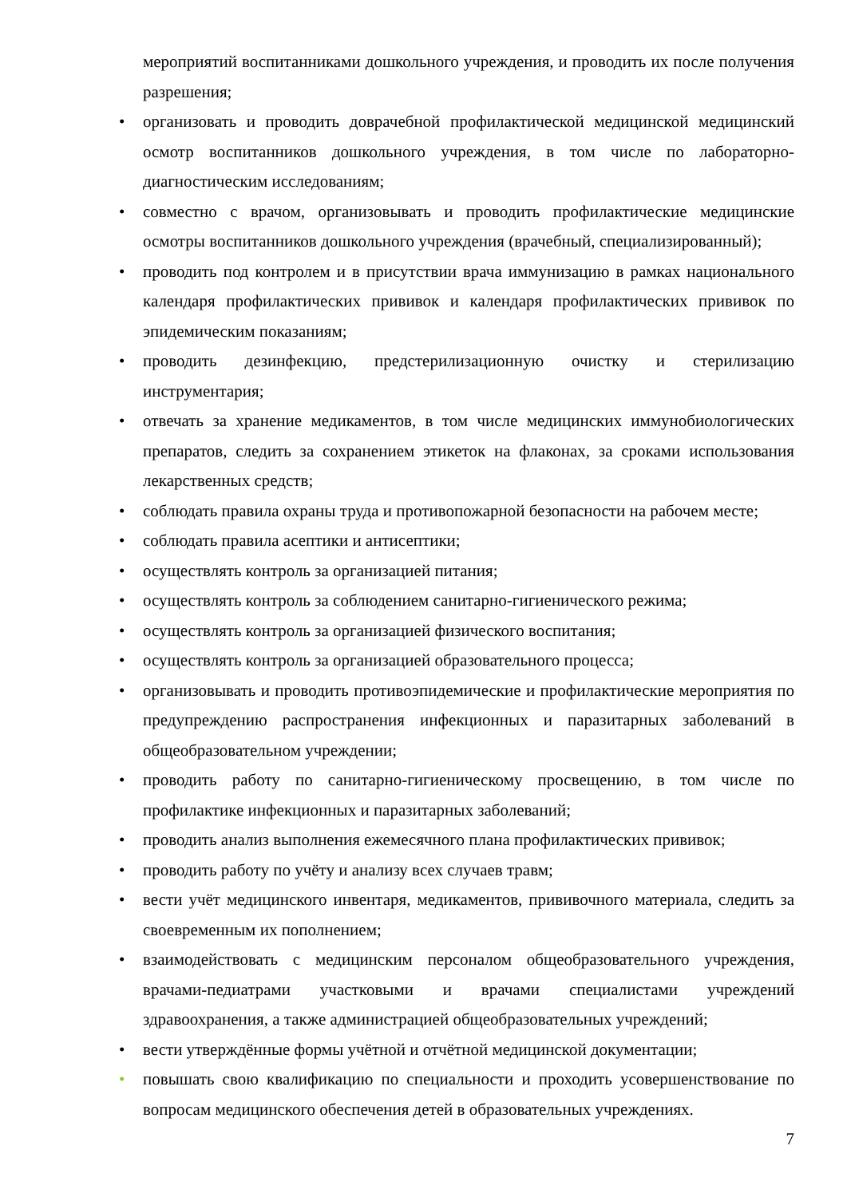мероприятий воспитанниками дошкольного учреждения, и проводить их после получения разрешения;
• организовать и проводить доврачебной профилактической медицинской медицинский осмотр воспитанников дошкольного учреждения, в том числе по лабораторно-диагностическим исследованиям;
• совместно с врачом, организовывать и проводить профилактические медицинские осмотры воспитанников дошкольного учреждения (врачебный, специализированный);
• проводить под контролем и в присутствии врача иммунизацию в рамках национального календаря профилактических прививок и календаря профилактических прививок по эпидемическим показаниям;
• проводить дезинфекцию, предстерилизационную очистку и стерилизацию инструментария;
• отвечать за хранение медикаментов, в том числе медицинских иммунобиологических препаратов, следить за сохранением этикеток на флаконах, за сроками использования лекарственных средств;
• соблюдать правила охраны труда и противопожарной безопасности на рабочем месте;
• соблюдать правила асептики и антисептики;
• осуществлять контроль за организацией питания;
• осуществлять контроль за соблюдением санитарно-гигиенического режима;
• осуществлять контроль за организацией физического воспитания;
• осуществлять контроль за организацией образовательного процесса;
• организовывать и проводить противоэпидемические и профилактические мероприятия по предупреждению распространения инфекционных и паразитарных заболеваний в общеобразовательном учреждении;
• проводить работу по санитарно-гигиеническому просвещению, в том числе по профилактике инфекционных и паразитарных заболеваний;
• проводить анализ выполнения ежемесячного плана профилактических прививок;
• проводить работу по учёту и анализу всех случаев травм;
• вести учёт медицинского инвентаря, медикаментов, прививочного материала, следить за своевременным их пополнением;
• взаимодействовать с медицинским персоналом общеобразовательного учреждения, врачами-педиатрами участковыми и врачами специалистами учреждений здравоохранения, а также администрацией общеобразовательных учреждений;
• вести утверждённые формы учётной и отчётной медицинской документации;
• повышать свою квалификацию по специальности и проходить усовершенствование по вопросам медицинского обеспечения детей в образовательных учреждениях.
7